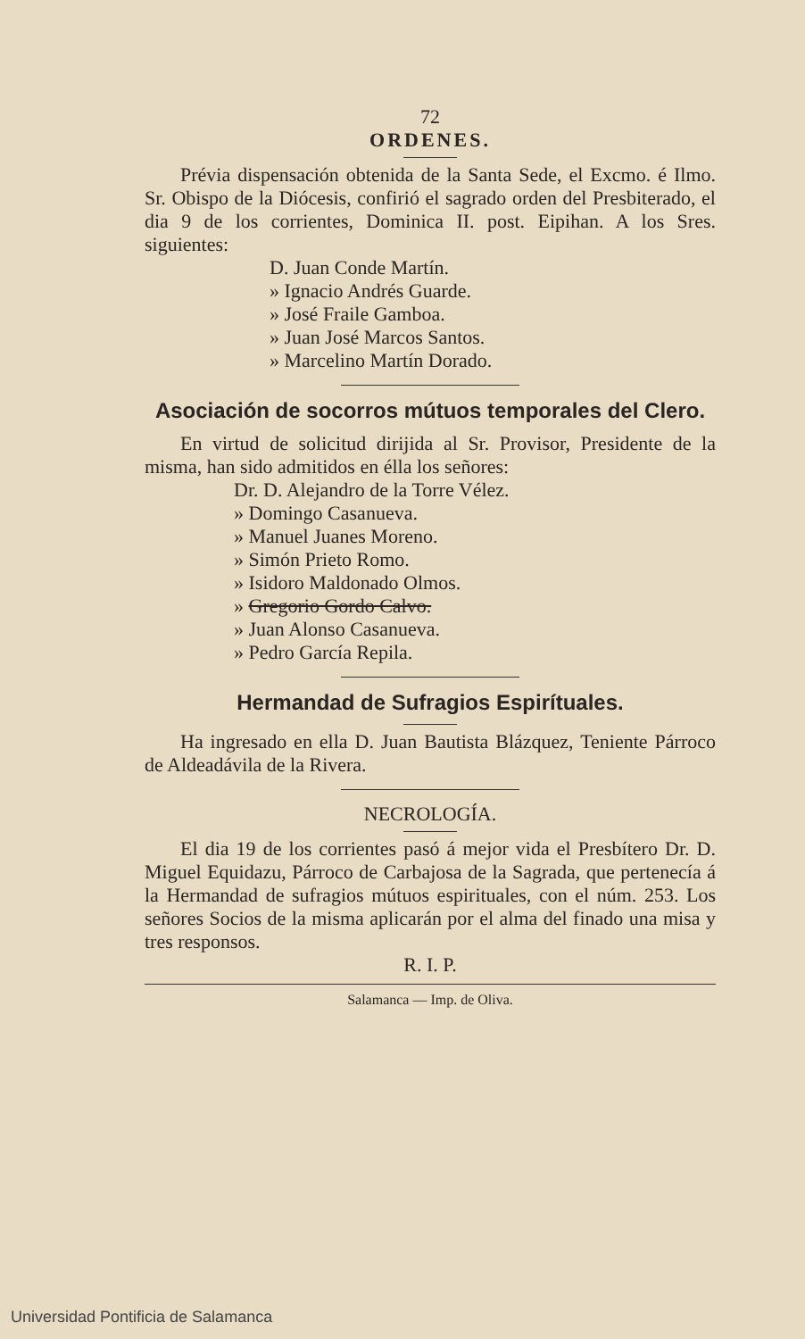72
ORDENES.
Prévia dispensación obtenida de la Santa Sede, el Excmo. é Ilmo. Sr. Obispo de la Diócesis, confirió el sagrado orden del Presbiterado, el dia 9 de los corrientes, Dominica II. post. Eipihan. A los Sres. siguientes:
D. Juan Conde Martín.
» Ignacio Andrés Guarde.
» José Fraile Gamboa.
» Juan José Marcos Santos.
» Marcelino Martín Dorado.
Asociación de socorros mútuos temporales del Clero.
En virtud de solicitud dirijida al Sr. Provisor, Presidente de la misma, han sido admitidos en élla los señores:
Dr. D. Alejandro de la Torre Vélez.
» Domingo Casanueva.
» Manuel Juanes Moreno.
» Simón Prieto Romo.
» Isidoro Maldonado Olmos.
» Gregorio Gordo Calvo.
» Juan Alonso Casanueva.
» Pedro García Repila.
Hermandad de Sufragios Espirítuales.
Ha ingresado en ella D. Juan Bautista Blázquez, Teniente Párroco de Aldeadávila de la Rivera.
NECROLOGÍA.
El dia 19 de los corrientes pasó á mejor vida el Presbítero Dr. D. Miguel Equidazu, Párroco de Carbajosa de la Sagrada, que pertenecía á la Hermandad de sufragios mútuos espirituales, con el núm. 253. Los señores Socios de la misma aplicarán por el alma del finado una misa y tres responsos.
R. I. P.
Salamanca — Imp. de Oliva.
Universidad Pontificia de Salamanca